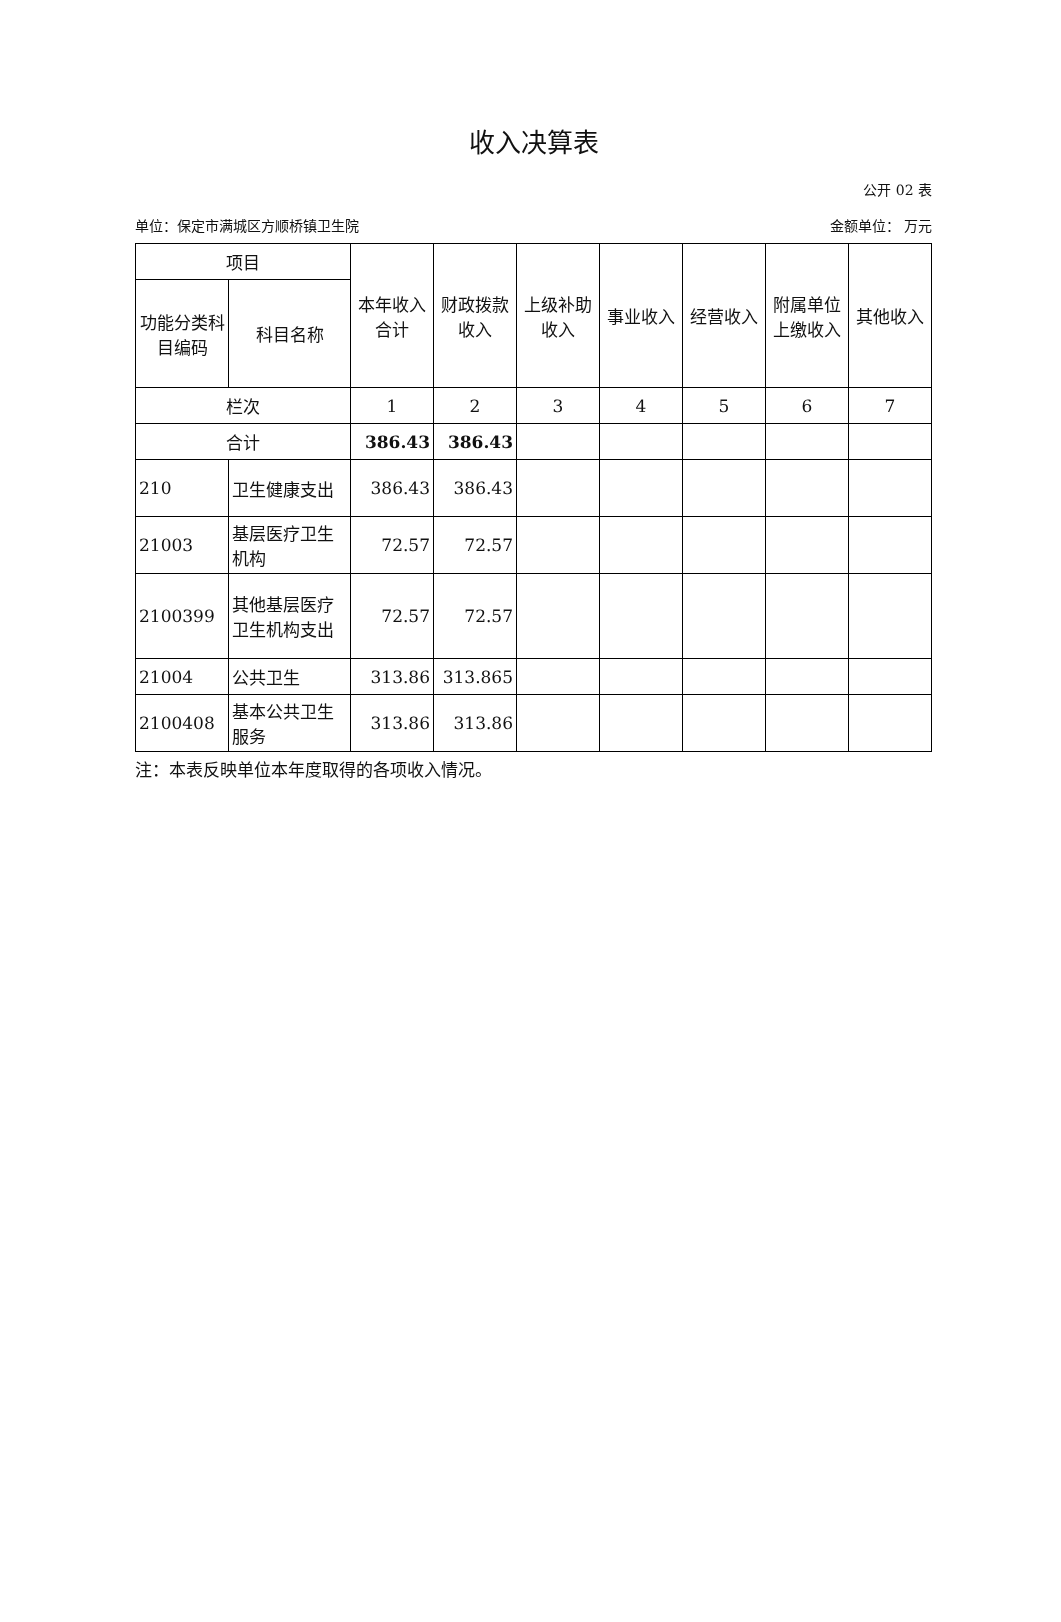收入决算表
公开 02 表
单位：保定市满城区方顺桥镇卫生院 金额单位： 万元
| 项目 | | 本年收入合计 | 财政拨款收入 | 上级补助收入 | 事业收入 | 经营收入 | 附属单位上缴收入 | 其他收入 |
| --- | --- | --- | --- | --- | --- | --- | --- | --- |
| 功能分类科目编码 | 科目名称 | | | | | | | |
| 栏次 | | 1 | 2 | 3 | 4 | 5 | 6 | 7 |
| 合计 | | 386.43 | 386.43 | | | | | |
| 210 | 卫生健康支出 | 386.43 | 386.43 | | | | | |
| 21003 | 基层医疗卫生机构 | 72.57 | 72.57 | | | | | |
| 2100399 | 其他基层医疗卫生机构支出 | 72.57 | 72.57 | | | | | |
| 21004 | 公共卫生 | 313.86 | 313.865 | | | | | |
| 2100408 | 基本公共卫生服务 | 313.86 | 313.86 | | | | | |
注：本表反映单位本年度取得的各项收入情况。